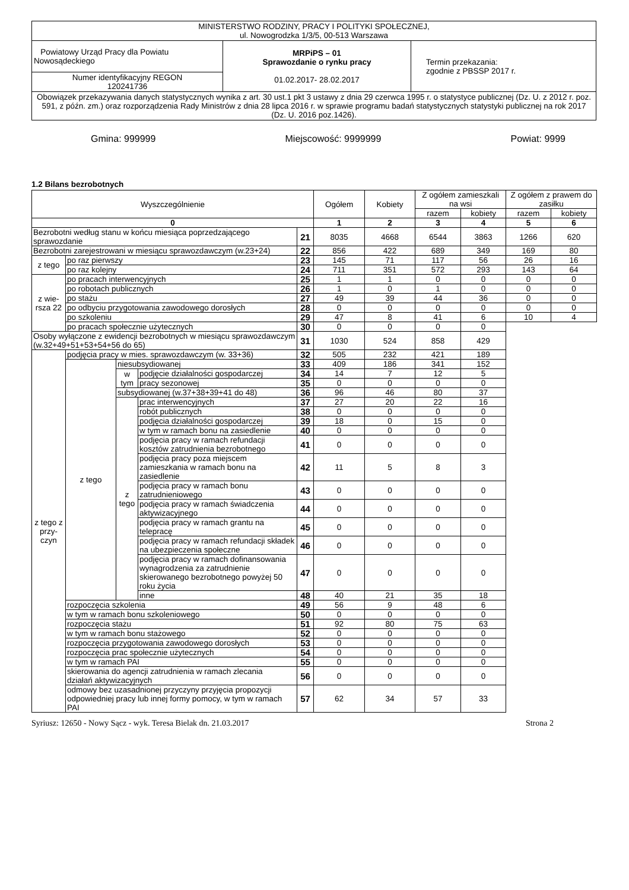| MINISTERSTWO RODZINY, PRACY I POLITYKI SPOŁECZNEJ, ul. Nowogrodzka 1/3/5, 00-513 Warszawa | | |
| Powiatowy Urząd Pracy dla Powiatu Nowosądeckiego | MRPiPS – 01 Sprawozdanie o rynku pracy 01.02.2017- 28.02.2017 | Termin przekazania: zgodnie z PBSSP 2017 r. |
| Numer identyfikacyjny REGON 120241736 | | |
| Obowiązek przekazywania danych statystycznych wynika z art. 30 ust.1 pkt 3 ustawy z dnia 29 czerwca 1995 r. o statystyce publicznej (Dz. U. z 2012 r. poz. 591, z późn. zm.) oraz rozporządzenia Rady Ministrów z dnia 28 lipca 2016 r. w sprawie programu badań statystycznych statystyki publicznej na rok 2017 (Dz. U. 2016 poz.1426). | | |
Gmina: 999999 Miejscowość: 9999999 Powiat: 9999
1.2 Bilans bezrobotnych
| Wyszczególnienie | | | | | Ogółem | Kobiety | Z ogółem zamieszkali na wsi | | Z ogółem z prawem do zasiłku | |
| --- | --- | --- | --- | --- | --- | --- | --- | --- | --- | --- |
| | | | | | | | razem | kobiety | razem | kobiety |
| 0 | | | | | 1 | 2 | 3 | 4 | 5 | 6 |
| Bezrobotni według stanu w końcu miesiąca poprzedzającego sprawozdanie | | | | 21 | 8035 | 4668 | 6544 | 3863 | 1266 | 620 |
| Bezrobotni zarejestrowani w miesiącu sprawozdawczym (w.23+24) | | | | 22 | 856 | 422 | 689 | 349 | 169 | 80 |
| z tego | po raz pierwszy | | | 23 | 145 | 71 | 117 | 56 | 26 | 16 |
| | po raz kolejny | | | 24 | 711 | 351 | 572 | 293 | 143 | 64 |
| z wie-rsza 22 | po pracach interwencyjnych | | | 25 | 1 | 1 | 0 | 0 | 0 | 0 |
| | po robotach publicznych | | | 26 | 1 | 0 | 1 | 0 | 0 | 0 |
| | po stażu | | | 27 | 49 | 39 | 44 | 36 | 0 | 0 |
| | po odbyciu przygotowania zawodowego dorosłych | | | 28 | 0 | 0 | 0 | 0 | 0 | 0 |
| | po szkoleniu | | | 29 | 47 | 8 | 41 | 6 | 10 | 4 |
| | po pracach społecznie użytecznych | | | 30 | 0 | 0 | 0 | 0 | | |
| Osoby wyłączone z ewidencji bezrobotnych w miesiącu sprawozdawczym (w.32+49+51+53+54+56 do 65) | | | | 31 | 1030 | 524 | 858 | 429 | | |
| z tego z przy-czyn | podjęcia pracy w mies. sprawozdawczym (w. 33+36) | | | 32 | 505 | 232 | 421 | 189 | | |
| | z tego | niesubsydiowanej | | 33 | 409 | 186 | 341 | 152 | | |
| | | w tym | podjęcie działalności gospodarczej | 34 | 14 | 7 | 12 | 5 | | |
| | | | pracy sezonowej | 35 | 0 | 0 | 0 | 0 | | |
| | | subsydiowanej (w.37+38+39+41 do 48) | | 36 | 96 | 46 | 80 | 37 | | |
| | | z tego | prac interwencyjnych | 37 | 27 | 20 | 22 | 16 | | |
| | | | robót publicznych | 38 | 0 | 0 | 0 | 0 | | |
| | | | podjęcia działalności gospodarczej | 39 | 18 | 0 | 15 | 0 | | |
| | | | w tym w ramach bonu na zasiedlenie | 40 | 0 | 0 | 0 | 0 | | |
| | | | podjęcia pracy w ramach refundacji kosztów zatrudnienia bezrobotnego | 41 | 0 | 0 | 0 | 0 | | |
| | | | podjęcia pracy poza miejscem zamieszkania w ramach bonu na zasiedlenie | 42 | 11 | 5 | 8 | 3 | | |
| | | | podjęcia pracy w ramach bonu zatrudnieniowego | 43 | 0 | 0 | 0 | 0 | | |
| | | | podjęcia pracy w ramach świadczenia aktywizacyjnego | 44 | 0 | 0 | 0 | 0 | | |
| | | | podjęcia pracy w ramach grantu na telepracę | 45 | 0 | 0 | 0 | 0 | | |
| | | | podjęcia pracy w ramach refundacji składek na ubezpieczenia społeczne | 46 | 0 | 0 | 0 | 0 | | |
| | | | podjęcia pracy w ramach dofinansowania wynagrodzenia za zatrudnienie skierowanego bezrobotnego powyżej 50 roku życia | 47 | 0 | 0 | 0 | 0 | | |
| | | | inne | 48 | 40 | 21 | 35 | 18 | | |
| | rozpoczęcia szkolenia | | | 49 | 56 | 9 | 48 | 6 | | |
| | w tym w ramach bonu szkoleniowego | | | 50 | 0 | 0 | 0 | 0 | | |
| | rozpoczęcia stażu | | | 51 | 92 | 80 | 75 | 63 | | |
| | w tym w ramach bonu stażowego | | | 52 | 0 | 0 | 0 | 0 | | |
| | rozpoczęcia przygotowania zawodowego dorosłych | | | 53 | 0 | 0 | 0 | 0 | | |
| | rozpoczęcia prac społecznie użytecznych | | | 54 | 0 | 0 | 0 | 0 | | |
| | w tym w ramach PAI | | | 55 | 0 | 0 | 0 | 0 | | |
| | skierowania do agencji zatrudnienia w ramach zlecania działań aktywizacyjnych | | | 56 | 0 | 0 | 0 | 0 | | |
| | odmowy bez uzasadnionej przyczyny przyjęcia propozycji odpowiedniej pracy lub innej formy pomocy, w tym w ramach PAI | | | 57 | 62 | 34 | 57 | 33 | | |
Syriusz: 12650 - Nowy Sącz - wyk. Teresa Bielak dn. 21.03.2017 Strona 2